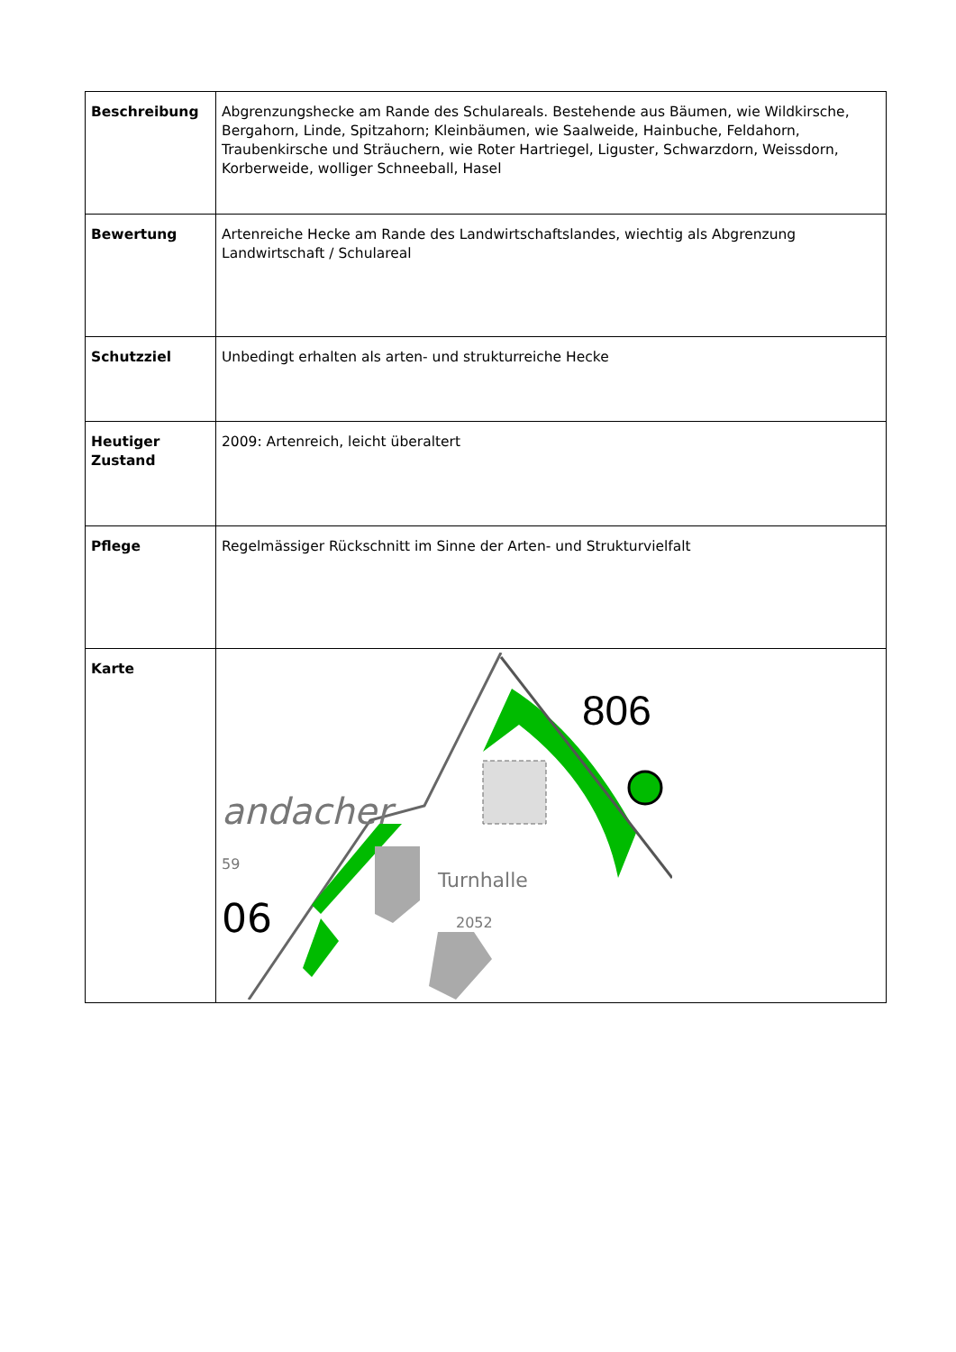| Beschreibung | Abgrenzungshecke am Rande des Schulareals. Bestehende aus Bäumen, wie Wildkirsche, Bergahorn, Linde, Spitzahorn; Kleinbäumen, wie Saalweide, Hainbuche, Feldahorn, Traubenkirsche und Sträuchern, wie Roter Hartriegel, Liguster, Schwarzdorn, Weissdorn, Korberweide, wolliger Schneeball, Hasel |
| Bewertung | Artenreiche Hecke am Rande des Landwirtschaftslandes, wiechtig als Abgrenzung Landwirtschaft / Schulareal |
| Schutzziel | Unbedingt erhalten als arten- und strukturreiche Hecke |
| Heutiger Zustand | 2009: Artenreich, leicht überaltert |
| Pflege | Regelmässiger Rückschnitt im Sinne der Arten- und Strukturvielfalt |
| Karte | 806 andacher 59 06 Turnhalle 2052 |